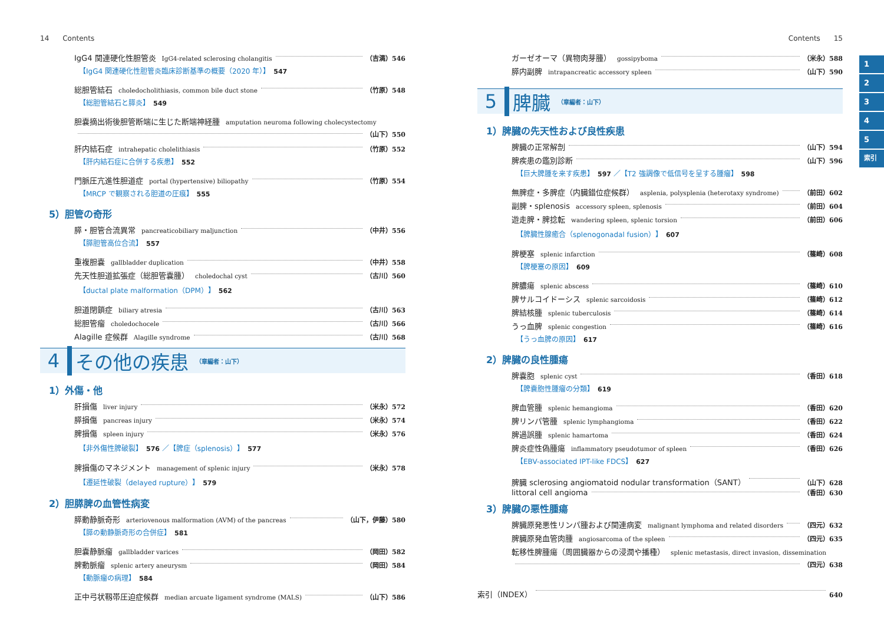14 Contents
IgG4 関連硬化性胆管炎 IgG4-related sclerosing cholangitis （吉満）546
【IgG4 関連硬化性胆管炎臨床診断基準の概要（2020 年）】 547
総胆管結石 choledocholithiasis, common bile duct stone （竹原）548
【総胆管結石と膵炎】 549
胆嚢摘出術後胆管断端に生じた断端神経腫 amputation neuroma following cholecystectomy
（山下）550
肝内結石症 intrahepatic cholelithiasis （竹原）552
【肝内結石症に合併する疾患】 552
門脈圧亢進性胆道症 portal (hypertensive) biliopathy （竹原）554
【MRCP で観察される胆道の圧痕】 555
5）胆管の奇形
膵・胆管合流異常 pancreaticobiliary maljunction （中井）556
【膵胆管高位合流】 557
重複胆嚢 gallbladder duplication （中井）558
先天性胆道拡張症（総胆管嚢腫） choledochal cyst （古川）560
【ductal plate malformation（DPM）】 562
胆道閉鎖症 biliary atresia （古川）563
総胆管瘤 choledochocele （古川）566
Alagille 症候群 Alagille syndrome （古川）568
4 その他の疾患 （章編者：山下）
1）外傷・他
肝損傷 liver injury （米永）572
膵損傷 pancreas injury （米永）574
脾損傷 spleen injury （米永）576
【非外傷性脾破裂】 576 ／【脾症（splenosis）】 577
脾損傷のマネジメント management of splenic injury （米永）578
【遷延性破裂（delayed rupture）】 579
2）胆膵脾の血管性病変
膵動静脈奇形 arteriovenous malformation (AVM) of the pancreas （山下，伊藤）580
【膵の動静脈奇形の合併症】 581
胆嚢静脈瘤 gallbladder varices （岡田）582
脾動脈瘤 splenic artery aneurysm （岡田）584
【動脈瘤の病理】 584
正中弓状靱帯圧迫症候群 median arcuate ligament syndrome (MALS) （山下）586
Contents 15
ガーゼオーマ（異物肉芽腫） gossipyboma （米永）588
膵内副脾 intrapancreatic accessory spleen （山下）590
5 脾臓 （章編者：山下）
1）脾臓の先天性および良性疾患
脾臓の正常解剖 （山下）594
脾疾患の鑑別診断 （山下）596
【巨大脾腫を来す疾患】 597 ／【T2 強調像で低信号を呈する腫瘤】 598
無脾症・多脾症（内臓錯位症候群） asplenia, polysplenia (heterotaxy syndrome) （前田）602
副脾・splenosis accessory spleen, splenosis （前田）604
遊走脾・脾捻転 wandering spleen, splenic torsion （前田）606
【脾臓性腺癒合（splenogonadal fusion）】 607
脾梗塞 splenic infarction （篠崎）608
【脾梗塞の原因】 609
脾膿瘍 splenic abscess （篠崎）610
脾サルコイドーシス splenic sarcoidosis （篠崎）612
脾結核腫 splenic tuberculosis （篠崎）614
うっ血脾 splenic congestion （篠崎）616
【うっ血脾の原因】 617
2）脾臓の良性腫瘍
脾嚢胞 splenic cyst （香田）618
【脾嚢胞性腫瘤の分類】 619
脾血管腫 splenic hemangioma （香田）620
脾リンパ管腫 splenic lymphangioma （香田）622
脾過誤腫 splenic hamartoma （香田）624
脾炎症性偽腫瘍 inflammatory pseudotumor of spleen （香田）626
【EBV-associated IPT-like FDCS】 627
脾臓 sclerosing angiomatoid nodular transformation（SANT） （山下）628
littoral cell angioma （香田）630
3）脾臓の悪性腫瘍
脾臓原発悪性リンパ腫および関連病変 malignant lymphoma and related disorders （四元）632
脾臓原発血管肉腫 angiosarcoma of the spleen （四元）635
転移性脾腫瘍（周囲臓器からの浸潤や播種） splenic metastasis, direct invasion, dissemination
（四元）638
索引（INDEX） 640
1
2
3
4
5
索引